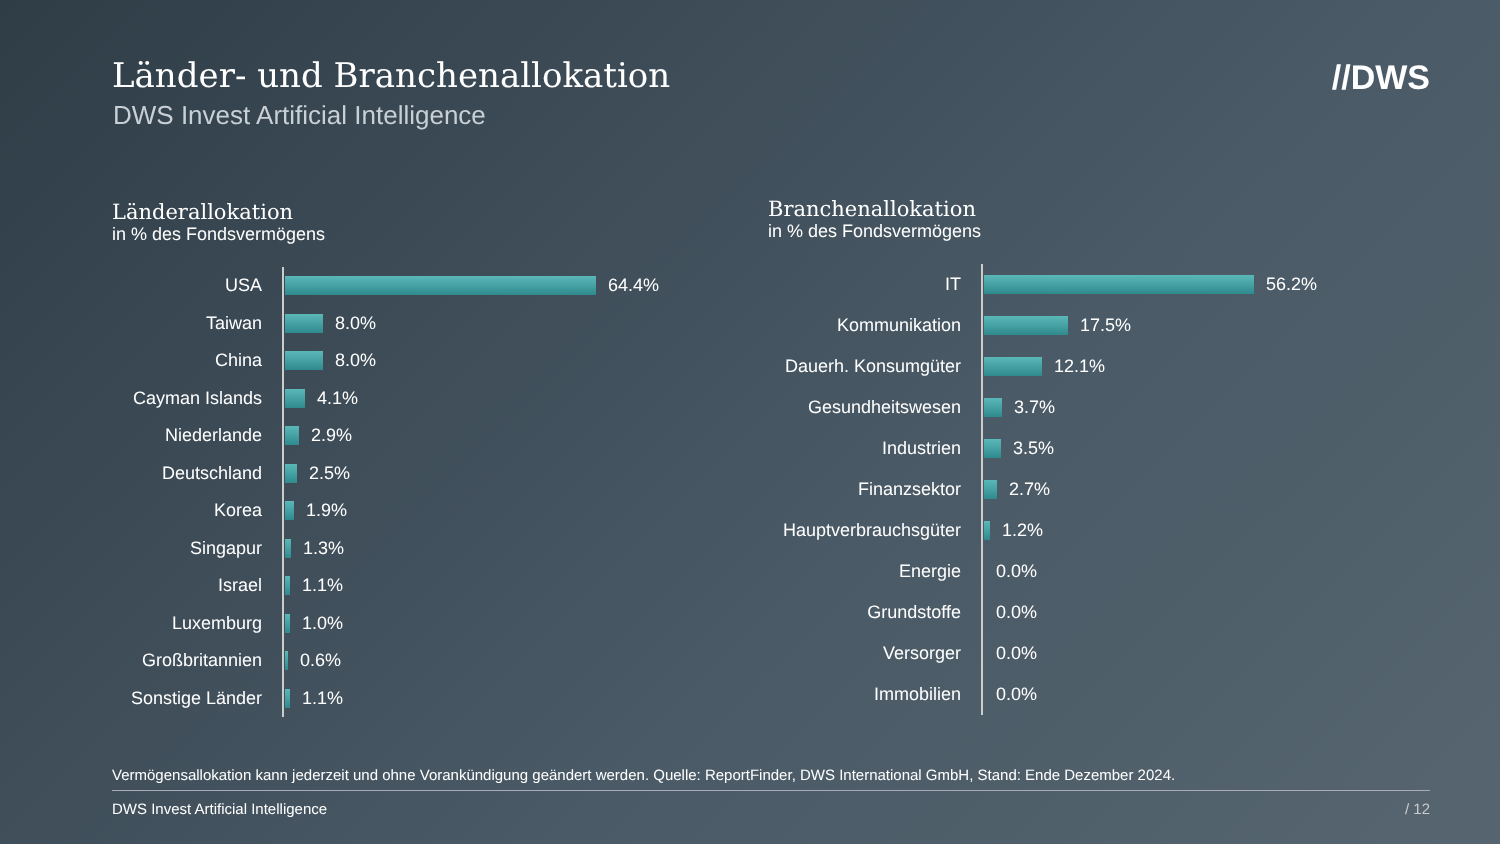Länder- und Branchenallokation
DWS Invest Artificial Intelligence
//DWS
Länderallokation
in % des Fondsvermögens
USA
64.4%
Taiwan
8.0%
China
8.0%
Cayman Islands
4.1%
Niederlande
2.9%
Deutschland
2.5%
Korea
1.9%
Singapur
1.3%
Israel
1.1%
Luxemburg
1.0%
Großbritannien
0.6%
Sonstige Länder
1.1%
Branchenallokation
in % des Fondsvermögens
IT
56.2%
Kommunikation
17.5%
Dauerh. Konsumgüter
12.1%
Gesundheitswesen
3.7%
Industrien
3.5%
Finanzsektor
2.7%
Hauptverbrauchsgüter
1.2%
Energie
0.0%
Grundstoffe
0.0%
Versorger
0.0%
Immobilien
0.0%
Vermögensallokation kann jederzeit und ohne Vorankündigung geändert werden. Quelle: ReportFinder, DWS International GmbH, Stand: Ende Dezember 2024.
DWS Invest Artificial Intelligence
/ 12